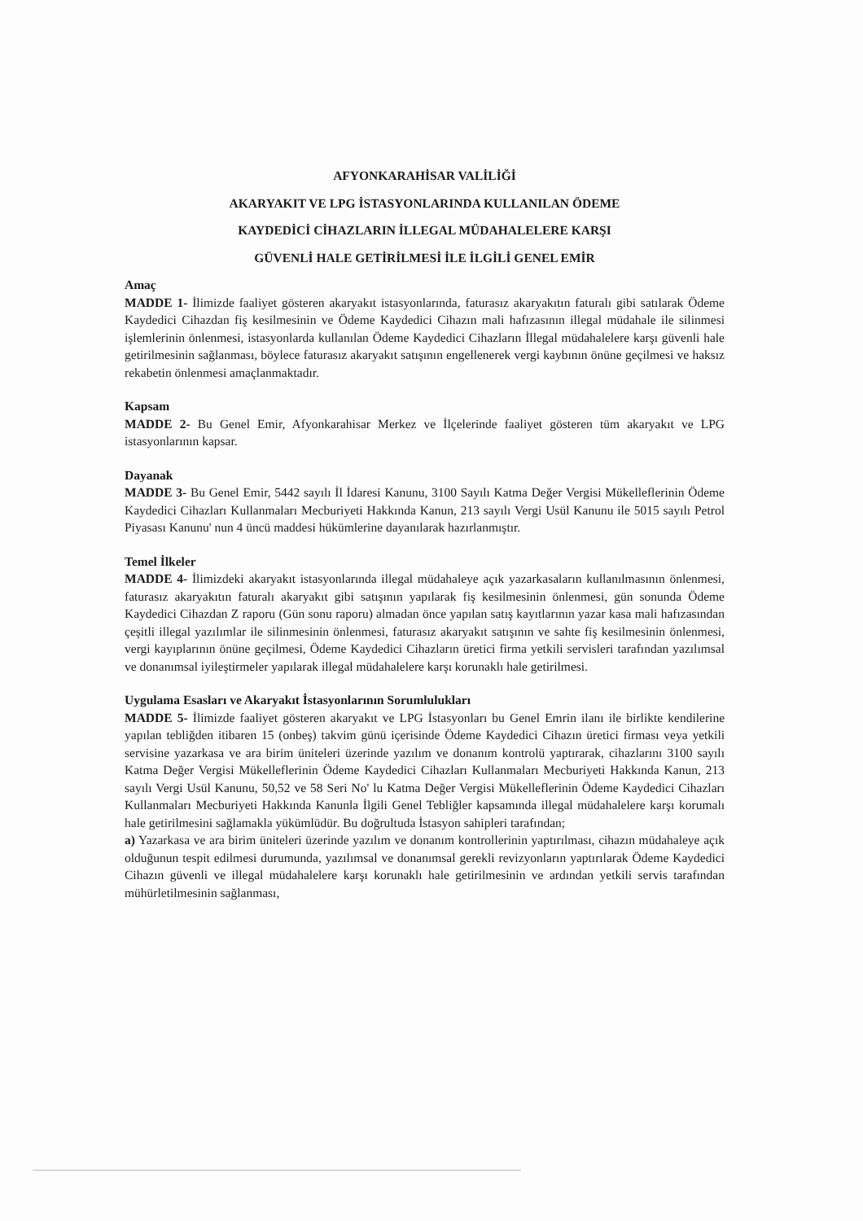AFYONKARAHİSAR VALİLİĞİ
AKARYAKIT VE LPG İSTASYONLARINDA KULLANILAN ÖDEME
KAYDEDİCİ CİHAZLARIN İLLEGAL MÜDAHALELERE KARŞI
GÜVENLİ HALE GETİRİLMESİ İLE İLGİLİ GENEL EMİR
Amaç
MADDE 1- İlimizde faaliyet gösteren akaryakıt istasyonlarında, faturasız akaryakıtın faturalı gibi satılarak Ödeme Kaydedici Cihazdan fiş kesilmesinin ve Ödeme Kaydedici Cihazın mali hafızasının illegal müdahale ile silinmesi işlemlerinin önlenmesi, istasyonlarda kullanılan Ödeme Kaydedici Cihazların İllegal müdahalelere karşı güvenli hale getirilmesinin sağlanması, böylece faturasız akaryakıt satışının engellenerek vergi kaybının önüne geçilmesi ve haksız rekabetin önlenmesi amaçlanmaktadır.
Kapsam
MADDE 2- Bu Genel Emir, Afyonkarahisar Merkez ve İlçelerinde faaliyet gösteren tüm akaryakıt ve LPG istasyonlarının kapsar.
Dayanak
MADDE 3- Bu Genel Emir, 5442 sayılı İl İdaresi Kanunu, 3100 Sayılı Katma Değer Vergisi Mükelleflerinin Ödeme Kaydedici Cihazları Kullanmaları Mecburiyeti Hakkında Kanun, 213 sayılı Vergi Usül Kanunu ile 5015 sayılı Petrol Piyasası Kanunu' nun 4 üncü maddesi hükümlerine dayanılarak hazırlanmıştır.
Temel İlkeler
MADDE 4- İlimizdeki akaryakıt istasyonlarında illegal müdahaleye açık yazarkasaların kullanılmasının önlenmesi, faturasız akaryakıtın faturalı akaryakıt gibi satışının yapılarak fiş kesilmesinin önlenmesi, gün sonunda Ödeme Kaydedici Cihazdan Z raporu (Gün sonu raporu) almadan önce yapılan satış kayıtlarının yazar kasa mali hafızasından çeşitli illegal yazılımlar ile silinmesinin önlenmesi, faturasız akaryakıt satışının ve sahte fiş kesilmesinin önlenmesi, vergi kayıplarının önüne geçilmesi, Ödeme Kaydedici Cihazların üretici firma yetkili servisleri tarafından yazılımsal ve donanımsal iyileştirmeler yapılarak illegal müdahalelere karşı korunaklı hale getirilmesi.
Uygulama Esasları ve Akaryakıt İstasyonlarının Sorumlulukları
MADDE 5- İlimizde faaliyet gösteren akaryakıt ve LPG İstasyonları bu Genel Emrin ilanı ile birlikte kendilerine yapılan tebliğden itibaren 15 (onbeş) takvim günü içerisinde Ödeme Kaydedici Cihazın üretici firması veya yetkili servisine yazarkasa ve ara birim üniteleri üzerinde yazılım ve donanım kontrolü yaptırarak, cihazlarını 3100 sayılı Katma Değer Vergisi Mükelleflerinin Ödeme Kaydedici Cihazları Kullanmaları Mecburiyeti Hakkında Kanun, 213 sayılı Vergi Usül Kanunu, 50,52 ve 58 Seri No' lu Katma Değer Vergisi Mükelleflerinin Ödeme Kaydedici Cihazları Kullanmaları Mecburiyeti Hakkında Kanunla İlgili Genel Tebliğler kapsamında illegal müdahalelere karşı korumalı hale getirilmesini sağlamakla yükümlüdür. Bu doğrultuda İstasyon sahipleri tarafından;
a) Yazarkasa ve ara birim üniteleri üzerinde yazılım ve donanım kontrollerinin yaptırılması, cihazın müdahaleye açık olduğunun tespit edilmesi durumunda, yazılımsal ve donanımsal gerekli revizyonların yaptırılarak Ödeme Kaydedici Cihazın güvenli ve illegal müdahalelere karşı korunaklı hale getirilmesinin ve ardından yetkili servis tarafından mühürletilmesinin sağlanması,